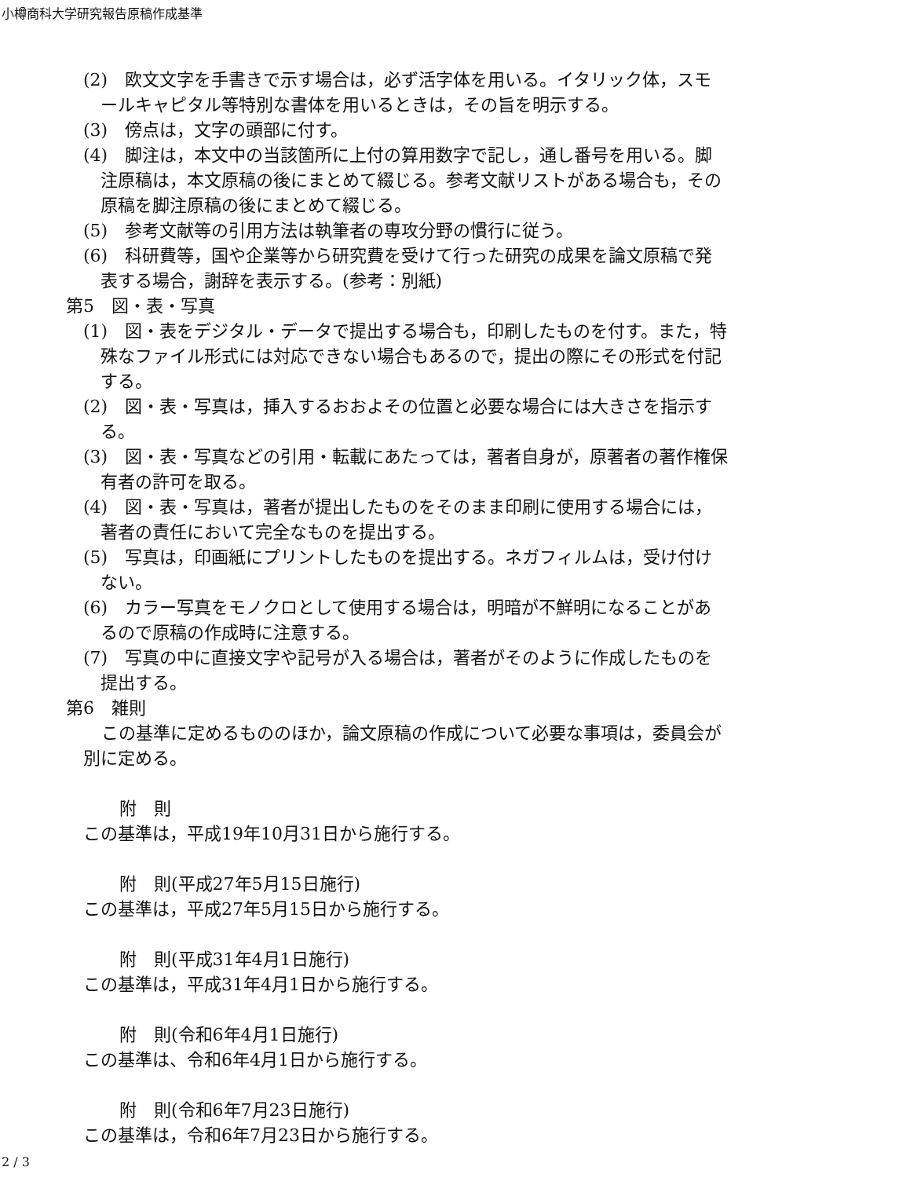小樽商科大学研究報告原稿作成基準
(2)　欧文文字を手書きで示す場合は，必ず活字体を用いる。イタリック体，スモールキャピタル等特別な書体を用いるときは，その旨を明示する。
(3)　傍点は，文字の頭部に付す。
(4)　脚注は，本文中の当該箇所に上付の算用数字で記し，通し番号を用いる。脚注原稿は，本文原稿の後にまとめて綴じる。参考文献リストがある場合も，その原稿を脚注原稿の後にまとめて綴じる。
(5)　参考文献等の引用方法は執筆者の専攻分野の慣行に従う。
(6)　科研費等，国や企業等から研究費を受けて行った研究の成果を論文原稿で発表する場合，謝辞を表示する。(参考：別紙)
第5　図・表・写真
(1)　図・表をデジタル・データで提出する場合も，印刷したものを付す。また，特殊なファイル形式には対応できない場合もあるので，提出の際にその形式を付記する。
(2)　図・表・写真は，挿入するおおよその位置と必要な場合には大きさを指示する。
(3)　図・表・写真などの引用・転載にあたっては，著者自身が，原著者の著作権保有者の許可を取る。
(4)　図・表・写真は，著者が提出したものをそのまま印刷に使用する場合には，著者の責任において完全なものを提出する。
(5)　写真は，印画紙にプリントしたものを提出する。ネガフィルムは，受け付けない。
(6)　カラー写真をモノクロとして使用する場合は，明暗が不鮮明になることがあるので原稿の作成時に注意する。
(7)　写真の中に直接文字や記号が入る場合は，著者がそのように作成したものを提出する。
第6　雑則
この基準に定めるもののほか，論文原稿の作成について必要な事項は，委員会が別に定める。
附　則
この基準は，平成19年10月31日から施行する。
附　則(平成27年5月15日施行)
この基準は，平成27年5月15日から施行する。
附　則(平成31年4月1日施行)
この基準は，平成31年4月1日から施行する。
附　則(令和6年4月1日施行)
この基準は、令和6年4月1日から施行する。
附　則(令和6年7月23日施行)
この基準は，令和6年7月23日から施行する。
2 / 3